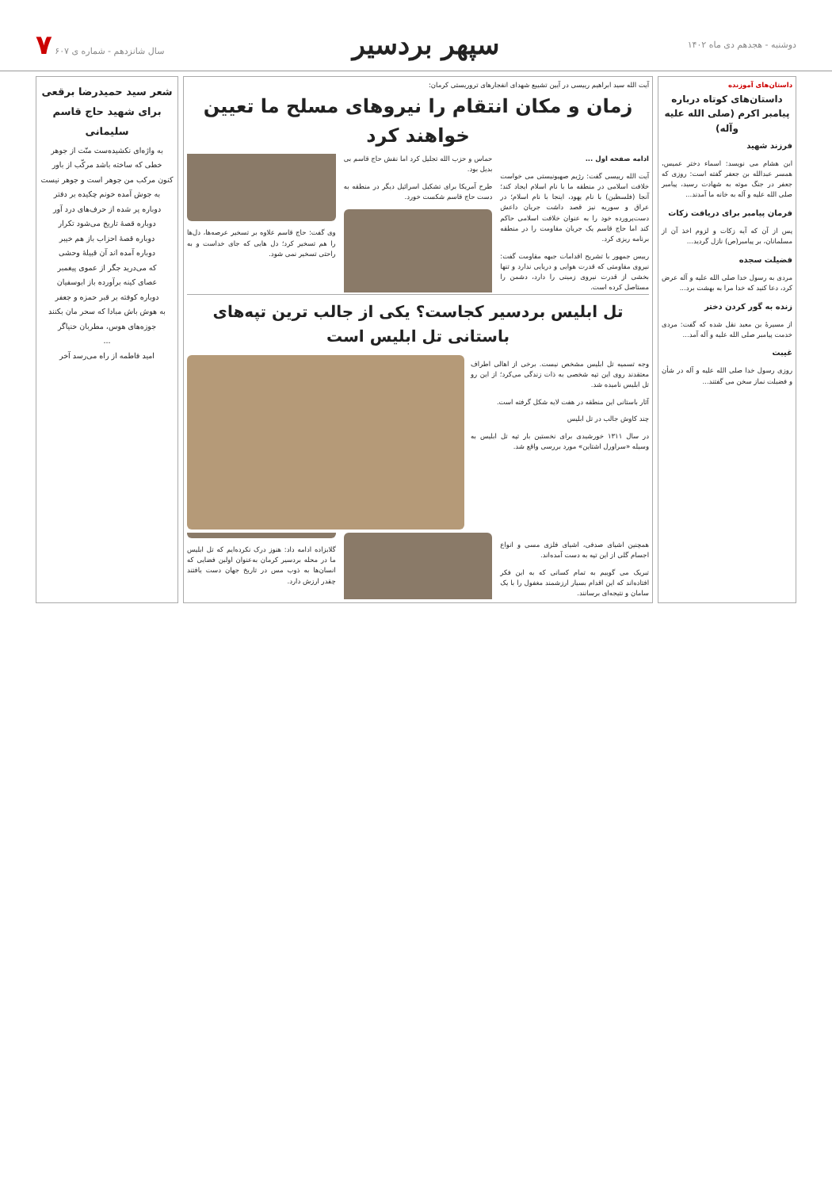دوشنبه - هجدهم دی ماه ۱۴۰۲
سپهر بردسیر
سال شانزدهم - شماره ی ۶۰۷ ۷
داستان‌های آموزنده
داستان‌های کوتاه درباره پیامبر اکرم (صلی الله علیه وآله)
فرزند شهید
ابن هشام می نویسد: اسماء دختر عمیس، همسر عبدالله بن جعفر گفته است: روزی که جعفر در جنگ موته به شهادت رسید، پیامبر صلی الله علیه و آله به خانه ما آمدند...
فرمان پیامبر برای دریافت زکات
پس از آن که آیه زکات و لزوم اخذ آن از مسلمانان، بر پیامبر(ص) نازل گردید...
فضیلت سجده
مردی به رسول خدا صلی الله علیه و آله عرض کرد، دعا کنید که خدا مرا به بهشت برد...
زنده به گور کردن دختر
از مسیرهٔ بن معبد نقل شده که گفت: مردی خدمت پیامبر صلی الله علیه و آله آمد...
غیبت
روزی رسول خدا صلی الله علیه و آله در شأن و فضیلت نماز سخن می گفتند...
آیت الله سید ابراهیم رییسی در آیین تشییع شهدای انفجارهای تروریستی کرمان:
زمان و مکان انتقام را نیروهای مسلح ما تعیین خواهند کرد
ادامه صفحه اول ...
آیت الله رییسی گفت: رژیم صهیونیستی می خواست خلافت اسلامی در منطقه ما با نام اسلام ایجاد کند؛ آنجا (فلسطین) با نام یهود، اینجا با نام اسلام؛ در عراق و سوریه نیز قصد داشت جریان داعش دست‌پرورده خود را به عنوان خلافت اسلامی حاکم کند اما حاج قاسم یک جریان مقاومت را در منطقه برنامه ریزی کرد.
رییس جمهور با تشریح اقدامات جبهه مقاومت گفت: نیروی مقاومتی که قدرت هوایی و دریایی ندارد و تنها بخشی از قدرت نیروی زمینی را دارد، دشمن را مستاصل کرده است.
حماس و حزب الله تجلیل کرد اما نقش حاج قاسم بی بدیل بود.
طرح آمریکا برای تشکیل اسرائیل دیگر در منطقه به دست حاج قاسم شکست خورد.
وی گفت: حاج قاسم علاوه بر تسخیر عرصه‌ها، دل‌ها را هم تسخیر کرد؛ دل هایی که جای خداست و به راحتی تسخیر نمی شود.
تل ابلیس بردسیر کجاست؟ یکی از جالب ترین تپه‌های باستانی تل ابلیس است
وجه تسمیه تل ابلیس مشخص نیست. برخی از اهالی اطراف معتقدند روی این تپه شخصی به ذات زندگی می‌کرد؛ از این رو تل ابلیس نامیده شد.
آثار باستانی این منطقه در هفت لایه شکل گرفته است.
چند کاوش جالب در تل ابلیس
در سال ۱۳۱۱ خورشیدی برای نخستین بار تپه تل ابلیس به وسیله «سراورل اشتاین» مورد بررسی واقع شد.
همچنین اشیای صدفی، اشیای فلزی مسی و انواع اجسام گلی از این تپه به دست آمده‌اند.
تبریک می گوییم به تمام کسانی که به این فکر افتاده‌اند که این اقدام بسیار ارزشمند مغفول را با یک سامان و نتیجه‌ای برسانند.
گلابزاده ادامه داد: هنوز درک نکرده‌ایم که تل ابلیس ما در محله بردسیر کرمان به‌عنوان اولین فضایی که انسان‌ها به ذوب مس در تاریخ جهان دست یافتند چقدر ارزش دارد.
شعر سید حمیدرضا برقعی برای شهید حاج قاسم سلیمانی
به واژه‌ای نکشیده‌ست منّت از جوهر
خطی که ساخته باشد مرکّب از باور
کنون مرکب من جوهر است و جوهر نیست
به جوش آمده خونم چکیده بر دفتر
دوباره پر شده از حرف‌های درد آور
دوباره قصهٔ تاریخ می‌شود تکرار
دوباره قصهٔ احزاب باز هم خیبر
دوباره آمده اند آن قبیلهٔ وحشی
که می‌درید جگر از عموی پیغمبر
عصای کینه برآورده باز ابوسفیان
دوباره کوفته بر قبر حمزه و جعفر
به هوش باش مبادا که سحر مان بکنند
جوزه‌های هوس، مطربان خنیاگر
...
امید فاطمه از راه می‌رسد آخر